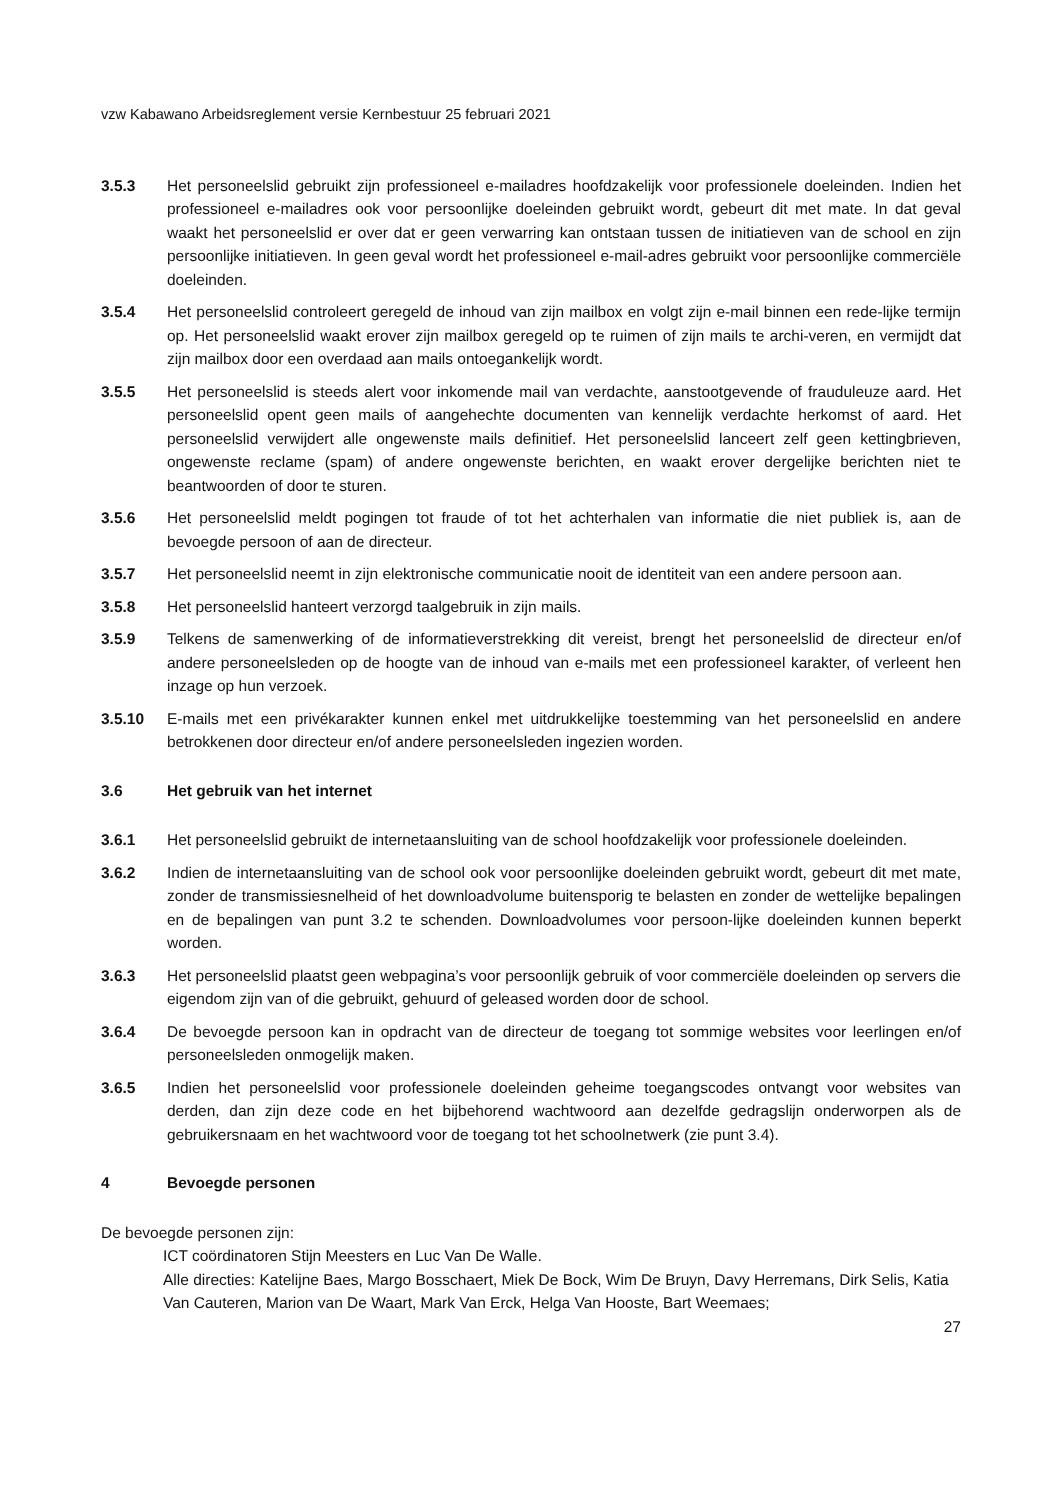vzw Kabawano Arbeidsreglement versie Kernbestuur 25 februari 2021
3.5.3 Het personeelslid gebruikt zijn professioneel e-mailadres hoofdzakelijk voor professionele doeleinden. Indien het professioneel e-mailadres ook voor persoonlijke doeleinden gebruikt wordt, gebeurt dit met mate. In dat geval waakt het personeelslid er over dat er geen verwarring kan ontstaan tussen de initiatieven van de school en zijn persoonlijke initiatieven. In geen geval wordt het professioneel e-mail-adres gebruikt voor persoonlijke commerciële doeleinden.
3.5.4 Het personeelslid controleert geregeld de inhoud van zijn mailbox en volgt zijn e-mail binnen een rede-lijke termijn op. Het personeelslid waakt erover zijn mailbox geregeld op te ruimen of zijn mails te archi-veren, en vermijdt dat zijn mailbox door een overdaad aan mails ontoegankelijk wordt.
3.5.5 Het personeelslid is steeds alert voor inkomende mail van verdachte, aanstootgevende of frauduleuze aard. Het personeelslid opent geen mails of aangehechte documenten van kennelijk verdachte herkomst of aard. Het personeelslid verwijdert alle ongewenste mails definitief. Het personeelslid lanceert zelf geen kettingbrieven, ongewenste reclame (spam) of andere ongewenste berichten, en waakt erover dergelijke berichten niet te beantwoorden of door te sturen.
3.5.6 Het personeelslid meldt pogingen tot fraude of tot het achterhalen van informatie die niet publiek is, aan de bevoegde persoon of aan de directeur.
3.5.7 Het personeelslid neemt in zijn elektronische communicatie nooit de identiteit van een andere persoon aan.
3.5.8 Het personeelslid hanteert verzorgd taalgebruik in zijn mails.
3.5.9 Telkens de samenwerking of de informatieverstrekking dit vereist, brengt het personeelslid de directeur en/of andere personeelsleden op de hoogte van de inhoud van e-mails met een professioneel karakter, of verleent hen inzage op hun verzoek.
3.5.10 E-mails met een privékarakter kunnen enkel met uitdrukkelijke toestemming van het personeelslid en andere betrokkenen door directeur en/of andere personeelsleden ingezien worden.
3.6 Het gebruik van het internet
3.6.1 Het personeelslid gebruikt de internetaansluiting van de school hoofdzakelijk voor professionele doeleinden.
3.6.2 Indien de internetaansluiting van de school ook voor persoonlijke doeleinden gebruikt wordt, gebeurt dit met mate, zonder de transmissiesnelheid of het downloadvolume buitensporig te belasten en zonder de wettelijke bepalingen en de bepalingen van punt 3.2 te schenden. Downloadvolumes voor persoon-lijke doeleinden kunnen beperkt worden.
3.6.3 Het personeelslid plaatst geen webpagina’s voor persoonlijk gebruik of voor commerciële doeleinden op servers die eigendom zijn van of die gebruikt, gehuurd of geleased worden door de school.
3.6.4 De bevoegde persoon kan in opdracht van de directeur de toegang tot sommige websites voor leerlingen en/of personeelsleden onmogelijk maken.
3.6.5 Indien het personeelslid voor professionele doeleinden geheime toegangscodes ontvangt voor websites van derden, dan zijn deze code en het bijbehorend wachtwoord aan dezelfde gedragslijn onderworpen als de gebruikersnaam en het wachtwoord voor de toegang tot het schoolnetwerk (zie punt 3.4).
4 Bevoegde personen
De bevoegde personen zijn:
ICT coördinatoren Stijn Meesters en Luc Van De Walle.
Alle directies: Katelijne Baes, Margo Bosschaert, Miek De Bock, Wim De Bruyn, Davy Herremans, Dirk Selis, Katia Van Cauteren, Marion van De Waart, Mark Van Erck, Helga Van Hooste, Bart Weemaes;
27